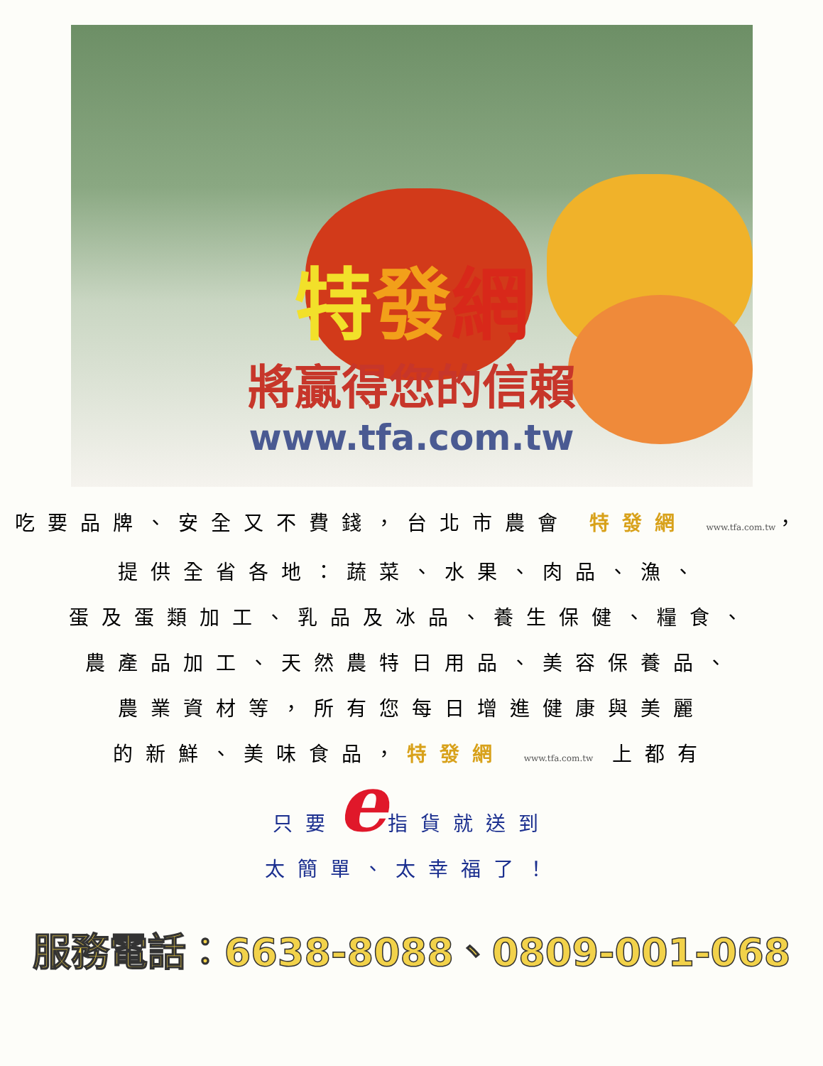特發網
將贏得您的信賴
www.tfa.com.tw
吃要品牌、安全又不費錢，台北市農會 特發網 www.tfa.com.tw，
提供全省各地：蔬菜、水果、肉品、漁、
蛋及蛋類加工、乳品及冰品、養生保健、糧食、
農產品加工、天然農特日用品、美容保養品、
農業資材等，所有您每日增進健康與美麗
的新鮮、美味食品，特發網 www.tfa.com.tw 上都有
只要e指貨就送到
太簡單、太幸福了！
服務電話：6638-8088、0809-001-068